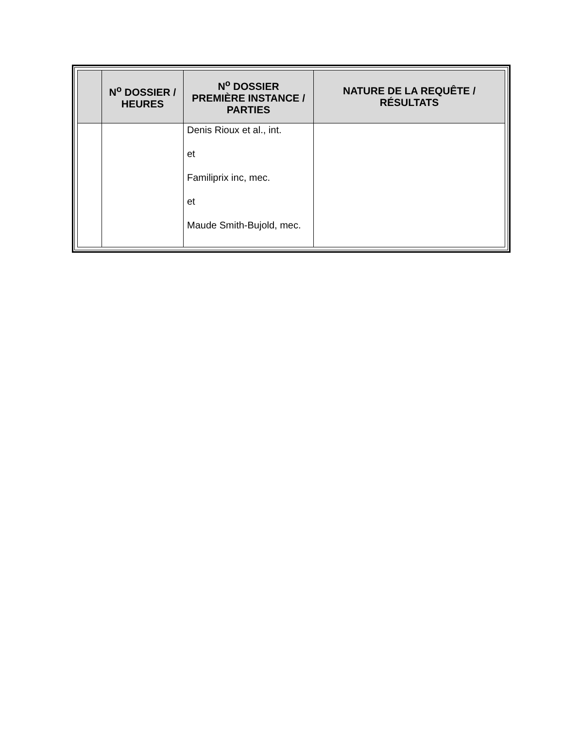| | N<sup>o</sup> DOSSIER / HEURES | N<sup>o</sup> DOSSIER PREMIÈRE INSTANCE / PARTIES | NATURE DE LA REQUÊTE / RÉSULTATS |
| --- | --- | --- | --- |
| | | Denis Rioux et al., int. et Familiprix inc, mec. et Maude Smith-Bujold, mec. | |